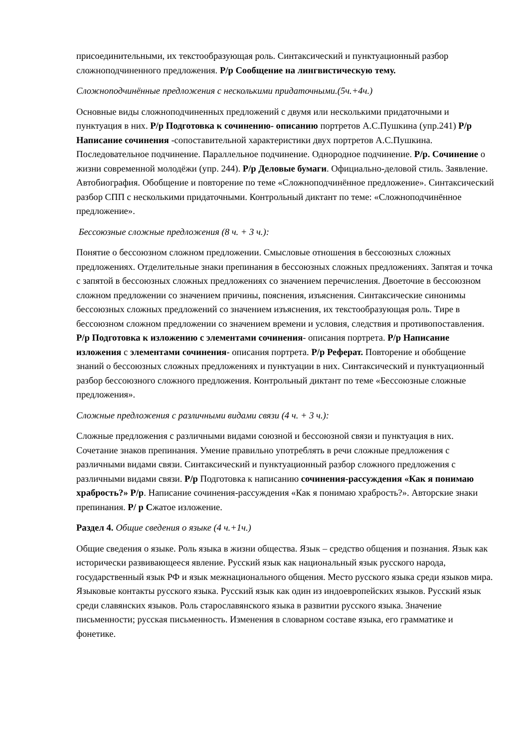присоединительными, их текстообразующая роль. Синтаксический и пунктуационный разбор сложноподчиненного предложения. Р/р Сообщение на лингвистическую тему.
Сложноподчинённые предложения с несколькими придаточными.(5ч.+4ч.)
Основные виды сложноподчиненных предложений с двумя или несколькими придаточными и пунктуация в них. Р/р Подготовка к сочинению- описанию портретов А.С.Пушкина (упр.241) Р/р Написание сочинения -сопоставительной характеристики двух портретов А.С.Пушкина. Последовательное подчинение. Параллельное подчинение. Однородное подчинение. Р/р. Сочинение о жизни современной молодёжи (упр. 244). Р/р Деловые бумаги. Официально-деловой стиль. Заявление. Автобиография. Обобщение и повторение по теме «Сложноподчинённое предложение». Синтаксический разбор СПП с несколькими придаточными. Контрольный диктант по теме: «Сложноподчинённое предложение».
Бессоюзные сложные предложения (8 ч. + 3 ч.):
Понятие о бессоюзном сложном предложении. Смысловые отношения в бессоюзных сложных предложениях. Отделительные знаки препинания в бессоюзных сложных предложениях. Запятая и точка с запятой в бессоюзных сложных предложениях со значением перечисления. Двоеточие в бессоюзном сложном предложении со значением причины, пояснения, изъяснения. Синтаксические синонимы бессоюзных сложных предложений со значением изъяснения, их текстообразующая роль. Тире в бессоюзном сложном предложении со значением времени и условия, следствия и противопоставления. Р/р Подготовка к изложению с элементами сочинения- описания портрета. Р/р Написание изложения с элементами сочинения- описания портрета. Р/р Реферат. Повторение и обобщение знаний о бессоюзных сложных предложениях и пунктуации в них. Синтаксический и пунктуационный разбор бессоюзного сложного предложения. Контрольный диктант по теме «Бессоюзные сложные предложения».
Сложные предложения с различными видами связи (4 ч. + 3 ч.):
Сложные предложения с различными видами союзной и бессоюзной связи и пунктуация в них. Сочетание знаков препинания. Умение правильно употреблять в речи сложные предложения с различными видами связи. Синтаксический и пунктуационный разбор сложного предложения с различными видами связи. Р/р Подготовка к написанию сочинения-рассуждения «Как я понимаю храбрость?» Р/р. Написание сочинения-рассуждения «Как я понимаю храбрость?». Авторские знаки препинания. Р/ р Сжатое изложение.
Раздел 4. Общие сведения о языке (4 ч.+1ч.)
Общие сведения о языке. Роль языка в жизни общества. Язык – средство общения и познания. Язык как исторически развивающееся явление. Русский язык как национальный язык русского народа, государственный язык РФ и язык межнационального общения. Место русского языка среди языков мира. Языковые контакты русского языка. Русский язык как один из индоевропейских языков. Русский язык среди славянских языков. Роль старославянского языка в развитии русского языка. Значение письменности; русская письменность. Изменения в словарном составе языка, его грамматике и фонетике.